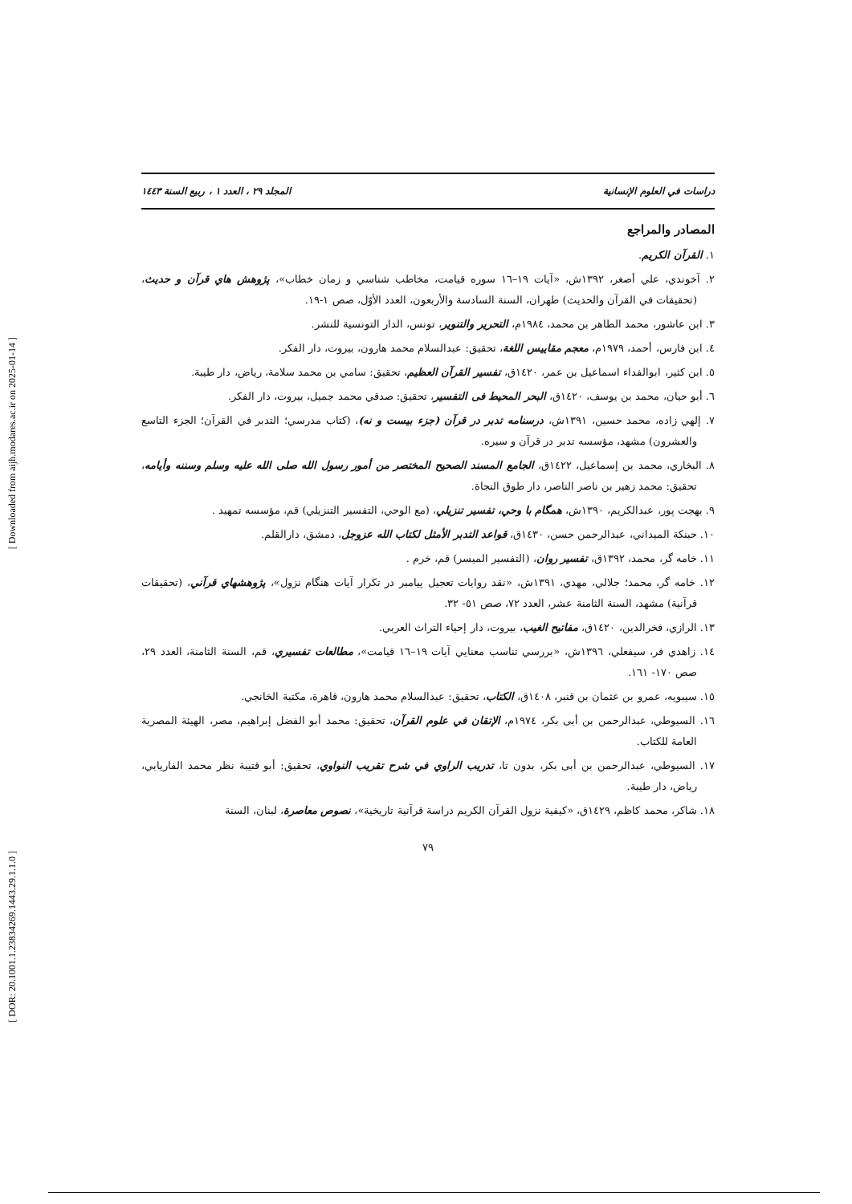[ Downloaded from aijh.modares.ac.ir on 2025-01-14 ]
[ DOR: 20.1001.1.23834269.1443.29.1.1.0 ]
دراسات في العلوم الإنسانية المجلد ٢٩ ، العدد ١ ، ربيع السنة ١٤٤٣
المصادر والمراجع
١. القرآن الكريم.
٢. آخوندي، علي أصغر، ١٣٩٢ش، «آيات ١٩–١٦ سوره قيامت، مخاطب شناسي و زمان خطاب»، پژوهش هاي قرآن و حديث، (تحقيقات في القرآن والحديث) طهران، السنة السادسة والأربعون، العدد الأوّل، صص ١-١٩.
٣. ابن عاشور، محمد الطاهر بن محمد، ١٩٨٤م، التحرير والتنوير، تونس، الدار التونسية للنشر.
٤. ابن فارس، أحمد، ١٩٧٩م، معجم مقاييس اللغة، تحقيق: عبدالسلام محمد هارون، بيروت، دار الفكر.
٥. ابن كثير، ابوالفداء اسماعيل بن عمر، ١٤٢٠ق، تفسير القرآن العظيم، تحقيق: سامي بن محمد سلامة، رياض، دار طيبة.
٦. أبو حيان، محمد بن يوسف، ١٤٢٠ق، البحر المحيط فى التفسير، تحقيق: صدقي محمد جميل، بيروت، دار الفكر.
٧. إلهي زاده، محمد حسين، ١٣٩١ش، درسنامه تدبر در قرآن (جزء بيست و نه)، (كتاب مدرسي؛ التدبر في القرآن؛ الجزء التاسع والعشرون) مشهد، مؤسسه تدبر در قرآن و سيره.
٨. البخاري، محمد بن إسماعيل، ١٤٢٢ق، الجامع المسند الصحيح المختصر من أمور رسول الله صلى الله عليه وسلم وسننه وأيامه، تحقيق: محمد زهير بن ناصر الناصر، دار طوق النجاة.
٩. بهجت پور، عبدالكريم، ١٣٩٠ش، همگام با وحي، تفسير تنزيلي، (مع الوحي، التفسير التنزيلي) قم، مؤسسه تمهيد .
١٠. حبنكة الميداني، عبدالرحمن حسن، ١٤٣٠ق، قواعد التدبر الأمثل لكتاب الله عزوجل، دمشق، دارالقلم.
١١. خامه گر، محمد، ١٣٩٢ق، تفسير روان، (التفسير الميسر) قم، خرم .
١٢. خامه گر، محمد؛ جلالي، مهدي، ١٣٩١ش، «نقد روايات تعجيل پيامبر در تكرار آيات هنگام نزول»، پژوهشهاي قرآني، (تحقيقات قرآنية) مشهد، السنة الثامنة عشر، العدد ٧٢، صص ٥١- ٣٢.
١٣. الرازي، فخرالدين، ١٤٢٠ق، مفاتيح الغيب، بيروت، دار إحياء التراث العربي.
١٤. زاهدي فر، سيفعلي، ١٣٩٦ش، «بررسي تناسب معنايي آيات ١٩–١٦ قيامت»، مطالعات تفسيري، قم، السنة الثامنة، العدد ٢٩، صص ١٧٠- ١٦١.
١٥. سيبويه، عمرو بن عثمان بن قنبر، ١٤٠٨ق، الكتاب، تحقيق: عبدالسلام محمد هارون، قاهرة، مكتبة الخانجي.
١٦. السيوطي، عبدالرحمن بن أبى بكر، ١٩٧٤م، الإتقان في علوم القرآن، تحقيق: محمد أبو الفضل إبراهيم، مصر، الهيئة المصرية العامة للكتاب.
١٧. السيوطي، عبدالرحمن بن أبى بكر، بدون تا، تدريب الراوي في شرح تقريب النواوي، تحقيق: أبو قتيبة نظر محمد الفاريابي، رياض، دار طيبة.
١٨. شاكر، محمد كاظم، ١٤٢٩ق، «كيفية نزول القرآن الكريم دراسة قرآنية تاريخية»، نصوص معاصرة، لبنان، السنة
٧٩